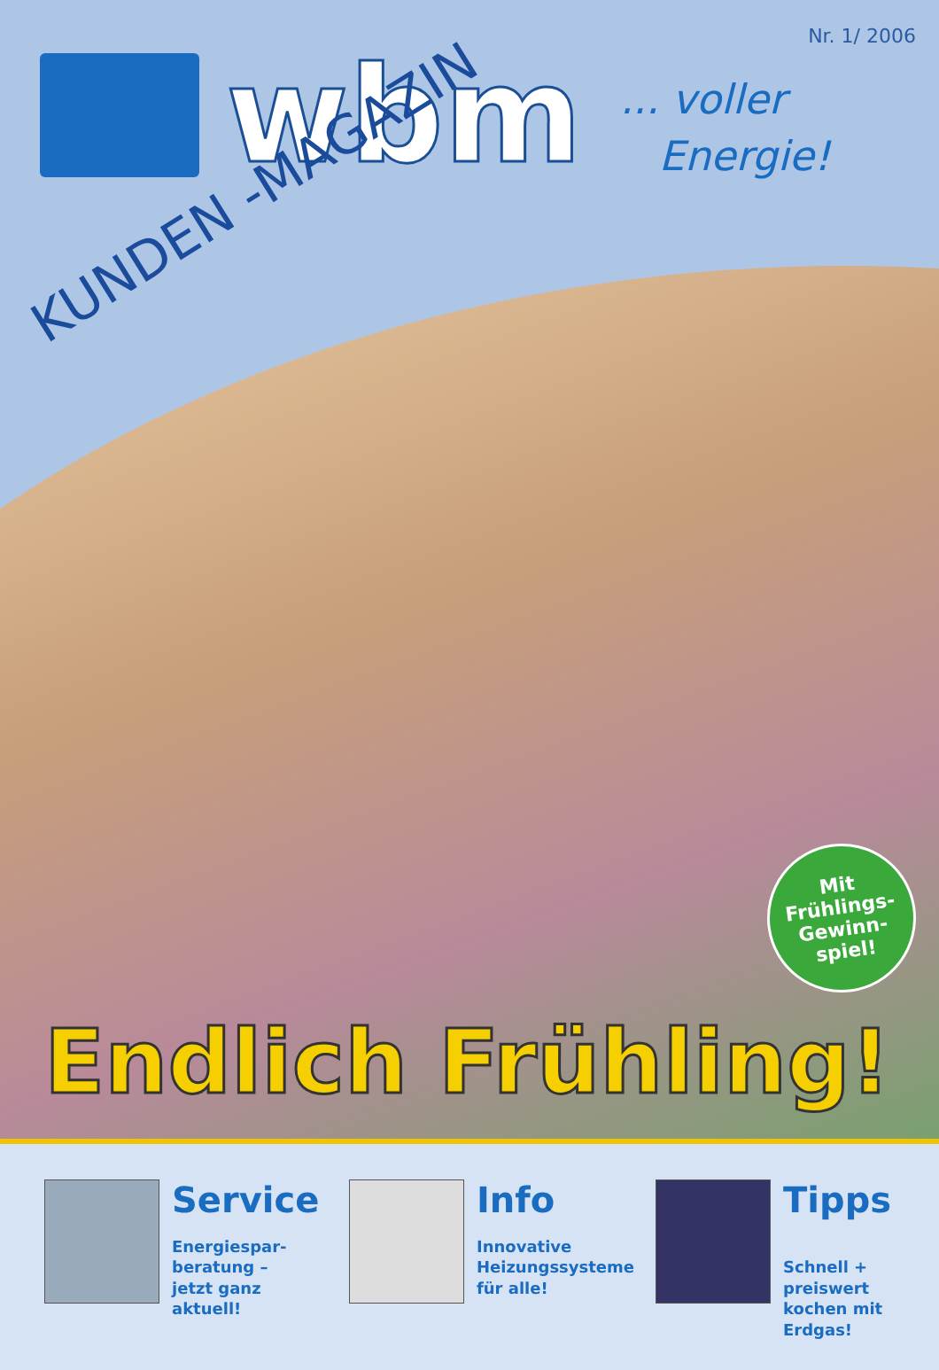Nr. 1/ 2006
wbm
... voller
Energie!
KUNDEN -MAGAZIN
Mit
Frühlings-
Gewinn-
spiel!
Endlich Frühling!
Service
Energiespar-
beratung –
jetzt ganz aktuell!
Info
Innovative
Heizungssysteme
für alle!
Tipps
Schnell + preiswert
kochen mit Erdgas!